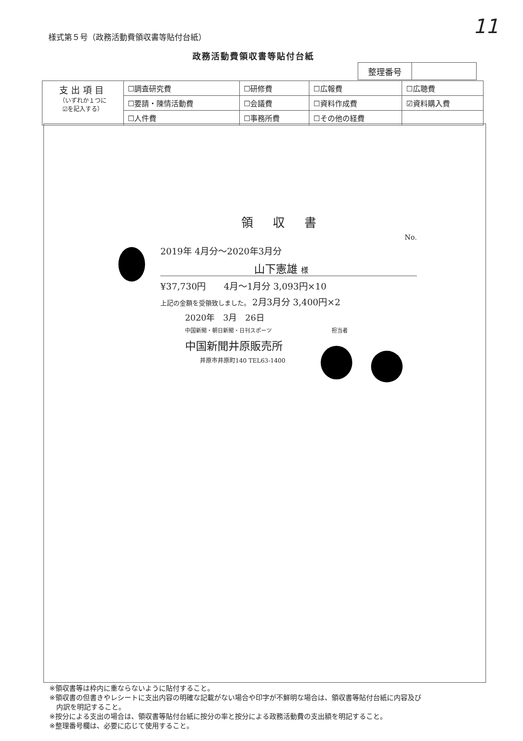11
様式第５号（政務活動費領収書等貼付台紙）
政務活動費領収書等貼付台紙
| 整理番号 | |
| 支出項目 （いずれか１つに ☑を記入する） | ☐調査研究費 | ☐研修費 | ☐広報費 | ☐広聴費 |
| | ☐要請・陳情活動費 | ☐会議費 | ☐資料作成費 | ☑資料購入費 |
| | ☐人件費 | ☐事務所費 | ☐その他の経費 | |
領収書
No.
2019年 4月分～2020年3月分
山下憲雄 様
¥37,730円　　4月～1月分 3,093円×10
上記の金額を受領致しました。 2月3月分 3,400円×2
2020年　3月　26日
中国新聞・朝日新聞・日刊スポーツ　　　　　　　　　　　担当者
中国新聞井原販売所
井原市井原町140 TEL63-1400
※領収書等は枠内に重ならないように貼付すること。
※領収書の但書きやレシートに支出内容の明確な記載がない場合や印字が不鮮明な場合は、領収書等貼付台紙に内容及び
　内訳を明記すること。
※按分による支出の場合は、領収書等貼付台紙に按分の率と按分による政務活動費の支出額を明記すること。
※整理番号欄は、必要に応じて使用すること。